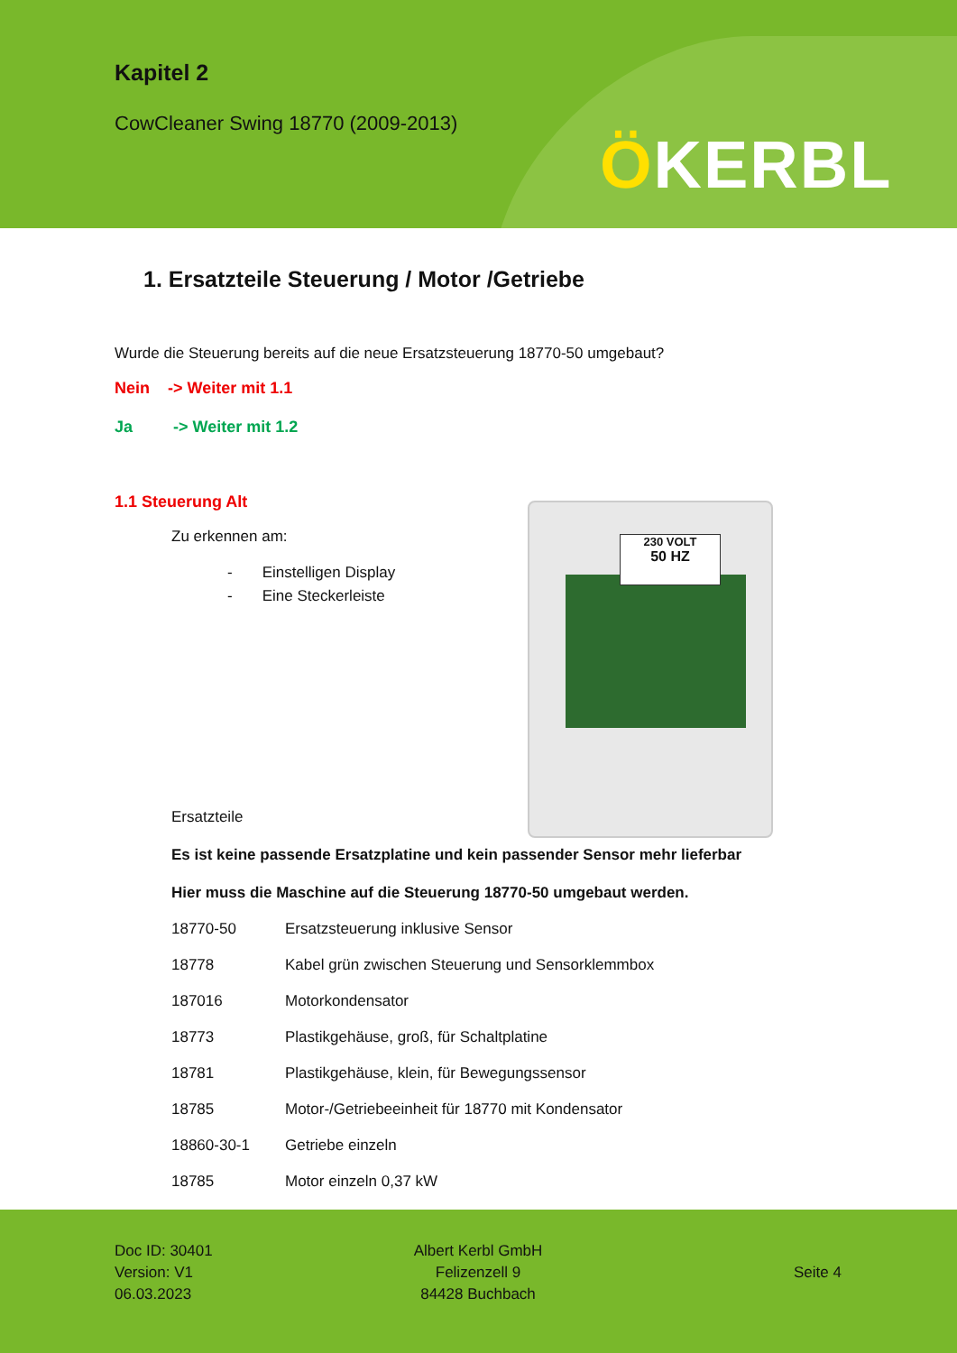Kapitel 2
CowCleaner Swing 18770 (2009-2013)
ÖKERBL
1. Ersatzteile Steuerung / Motor /Getriebe
Wurde die Steuerung bereits auf die neue Ersatzsteuerung 18770-50 umgebaut?
Nein -> Weiter mit 1.1
Ja -> Weiter mit 1.2
1.1 Steuerung Alt
Zu erkennen am:
- Einstelligen Display
- Eine Steckerleiste
Ersatzteile
Es ist keine passende Ersatzplatine und kein passender Sensor mehr lieferbar
Hier muss die Maschine auf die Steuerung 18770-50 umgebaut werden.
| 18770-50 | Ersatzsteuerung inklusive Sensor |
| 18778 | Kabel grün zwischen Steuerung und Sensorklemmbox |
| 187016 | Motorkondensator |
| 18773 | Plastikgehäuse, groß, für Schaltplatine |
| 18781 | Plastikgehäuse, klein, für Bewegungssensor |
| 18785 | Motor-/Getriebeeinheit für 18770 mit Kondensator |
| 18860-30-1 | Getriebe einzeln |
| 18785 | Motor einzeln 0,37 kW |
230 VOLT
50 HZ
Doc ID: 30401
Version: V1
06.03.2023
Albert Kerbl GmbH
Felizenzell 9
84428 Buchbach
Seite 4